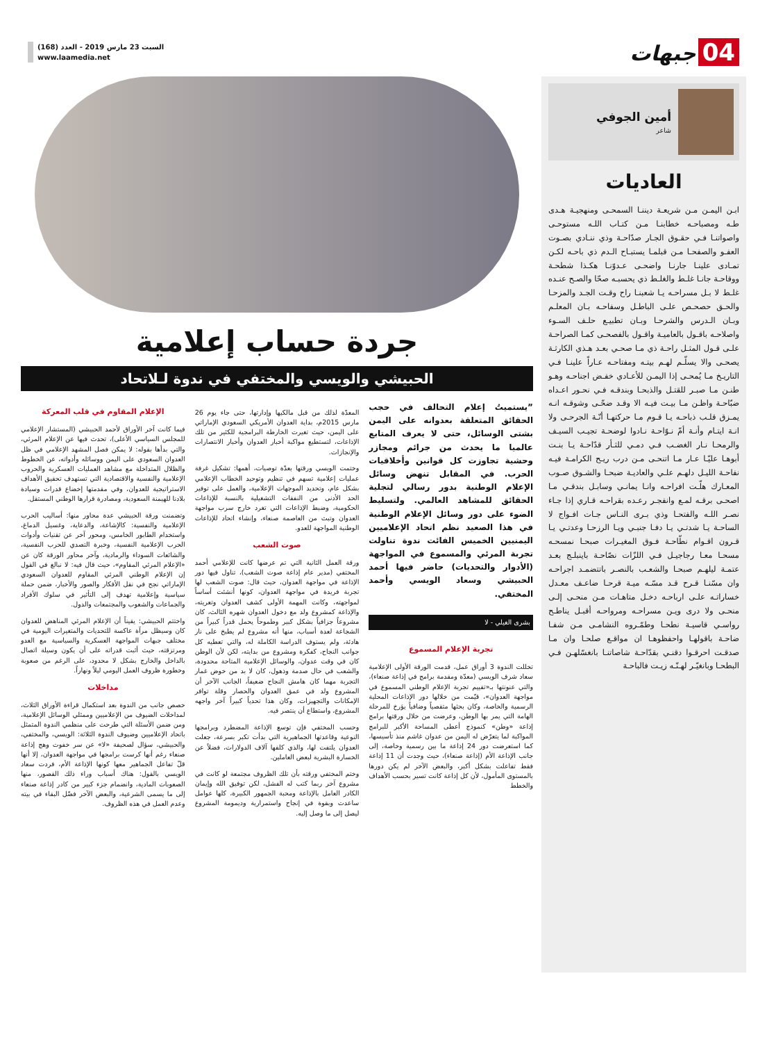04 جبهات
السبت 23 مارس 2019 - العدد (168)
www.laamedia.net
أمين الجوفي
شاعر
العاديات
ابـن اليمـن مـن شريعـة ديننـا السمحـى ومنهجيـة هـدى طـه ومصباحـه خطابنـا مـن كتـاب اللـه مستوحـى واصواتنـا فـي حقـوق الجـار صدّاحـة وذي ننـادي بصـوت العفـو والصفحـا مـن قبلمـا يستبـاح الـدم ذي باحـه لكـن تمـادى علينـا جارنـا واضحـى عـدوّنـا هكـذا شطحـة ووقاحـة جانـا غلـط والغلـط ذي يحسبـه صحّا والصـح عنـده غلـط لا بـل مسراحـه يـا شعبنـا راح وقـت الجـد والمزحـا والحـق حصحـص علـى الباطـل وسفاحـه بـان المعلـم وبـان الـدرس والشرحـا وبـان تطبيـع حلـف السـوء واصلاحـه باقـول بالعاميـة واقـول بالفصحـى كمـا الصراحـة علـى قـول المثـل راحـة ذي مـا صحـي بعـد هـذي الكارثـة يصحـى والا يسلّـم لهـم بيتـه ومفتاحـه عـاراً علينـا فـي التاريـخ مـا يُمحـى إذا اليمـن للأعـادي خفـض اجناحـه وهـو طنـن مـا صبـر للقتـل والذبحـا وبندقـه فـي نحـور اعـداه ضبّاحـة واظـن مـا بيـت فيـه الا وقـد ضحّـى وشوقـه انـه يمـزق قلـب ذباحـه يـا قـوم مـا حركتهـا أنّـة الجرحـى ولا انـة ايتـام وأنـة أمّ نـوّاحـة نـادوا لوضحـة تجيـب السيـف والرمحـا نـار الغضـب فـي دمـي للثـأر قدّاحـة يـا بنـت أبوهـا عليّـا عـار مـا اتنحـى مـن درب ريـح الكرامـة فيـه نفاحـة الليـل دلهـم علـي والعاديـة ضبحـا والشـوق صـوب المعـارك هلّـت افراحـه وانـا يمانـي وسابـل بندقـي مـا اصحـى برقـه لمـع وانفجـر رعـده بقراحـه قـاري إذا جـاء نصـر اللـه والفتحـا وذي بـرى النـاس جـات افـواج لا الساحـة يـا شدتـي يـا دفـا جنبـي ويـا الرزحـا وعدتـي يـا قـرون اقـوام نطّاحـة فـوق المغيـرات صبحـا نمسحـه مسحـا معـا رجاجيـل فـي اللزّات نصّاحـة باينبلـج بعـد عتمـة ليلهـم صبحـا والشعـب بالنصـر باتتضمـد اجراحـه وان مسّنـا قـرح قـد مسّـه ميـة قرحـا ضاعـف معـدل خساراتـه علـى ارباحـه دخـل متاهـات مـن منحـى إلـى منحـى ولا درى ويـن مسراحـه ومرواحـه أقبـل يناطـح رواسـي قاسيـة نطحـا وطمّـروه النشامـى مـن شفـا ضاحـة باقولهـا واحفظوهـا ان مواقـع صلحـا وان مـا صدقـت احرقـوا دقنـي بقدّاحـة شاصاتنـا بانغسّلهـن فـي البطحـا وبانغيّـر لهـنّـه زيـت فالباحـة
جردة حساب إعلامية
الحبيشي والويسي والمختفي في ندوة لـلاتحاد
”يستميتُ إعلام التحالف في حجب الحقائق المتعلقة بعدوانه على اليمن بشتى الوسائل، حتى لا يعرف المتابع عالميا ما يحدث من جرائم ومجازر وحشية تجاوزت كل قوانين وأخلاقيات الحرب. في المقابل تنهض وسائل الإعلام الوطنية بدور رسالي لتجلية الحقائق للمشاهد العالمي. ولتسليط الضوء على دور وسائل الإعلام الوطنية في هذا الصعيد نظم اتحاد الإعلاميين اليمنيين الخميس الفائت ندوة تناولت تجربة المرئي والمسموع في المواجهة (الأدوار والتحديات) حاضر فيها أحمد الحبيشي وسعاد الويسي وأحمد المختفي.
بشرى الغيلي - لا
تجربة الإعلام المسموع
تخللت الندوة 3 أوراق عمل، قدمت الورقة الأولى الإعلامية سعاد شرف الويسي (معدّة ومقدمة برامج في إذاعة صنعاء)، والتي عنونتها بـ«تقييم تجربة الإعلام الوطني المسموع في مواجهة العدوان»، قيّمت من خلالها دور الإذاعات المحلية الرسمية والخاصة، وكان بحثها متقصياً وضافياً يؤرخ للمرحلة الهامة التي يمر بها الوطن، وعرضت من خلال ورقتها برامج إذاعة «وطن» كنموذج أعطى المساحة الأكبر للبرامج المواكبة لما يتعرّض له اليمن من عدوان غاشم منذ تأسيسها، كما استعرضت دور 24 إذاعة ما بين رسمية وخاصة، إلى جانب الإذاعة الأم (إذاعة صنعاء)، حيث وجدت أن 11 إذاعة فقط تفاعلت بشكل أكبر، والبعض الآخر لم يكن دورها بالمستوى المأمول، لأن كل إذاعة كانت تسير بحسب الأهداف والخطط
المعدّة لذلك من قبل مالكيها وإدارتها، حتى جاء يوم 26 مارس 2015م، بداية العدوان الأمريكي السعودي الإماراتي على اليمن، حيث تغيرت الخارطة البرامجية للكثير من تلك الإذاعات، لتستطيع مواكبة أخبار العدوان وأخبار الانتصارات والإنجازات.
وختمت الويسي ورقتها بعدّة توصيات، أهمها: تشكيل غرفة عمليات إعلامية تسهم في تنظيم وتوحيد الخطاب الإعلامي بشكل عام، وتحديد الموجهات الإعلامية، والعمل على توفير الحد الأدنى من النفقات التشغيلية بالنسبة للإذاعات الحكومية، وضبط الإذاعات التي تغرد خارج سرب مواجهة العدوان وتبث من العاصمة صنعاء، وإنشاء اتحاد للإذاعات الوطنية المواجهة للعدو.
صوت الشعب
ورقة العمل الثانية التي تم عرضها كانت للإعلامي أحمد المختفي (مدير عام إذاعة صوت الشعب)، تناول فيها دور الإذاعة في مواجهة العدوان، حيث قال: صوت الشعب لها تجربة فريدة في مواجهة العدوان، كونها أنشئت أساساً لمواجهته، وكانت المهمة الأولى كشف العدوان وتعريته، والإذاعة كمشروع ولد مع دخول العدوان شهره الثالث، كان مشروعاً جزافياً بشكل كبير وطموحاً يحمل قدراً كبيراً من الشجاعة لعدة أسباب، منها أنه مشروع لم يطبخ على نار هادئة، ولم يستوف الدراسة الكاملة له، والتي تعطيه كل جوانب النجاح، كفكرة ومشروع من بدايته، لكن لأن الوطن كان في وقت عدوان، والوسائل الإعلامية المتاحة محدودة، والشعب في حال صدمة وذهول، كان لا بد من خوض غمار التجربة مهما كان هامش النجاح ضعيفاً، الجانب الآخر أن المشروع ولد في عمق العدوان والحصار وقلة توافر الإمكانات والتجهيزات، وكان هذا تحدياً كبيراً آخر واجهه المشروع، واستطاع أن ينتصر فيه.
وحسب المختفي فإن توسع الإذاعة المضطرد وبرامجها النوعية وقاعدتها الجماهيرية التي بدأت تكبر بسرعة، جعلت العدوان يلتفت لها، والذي كلفها آلاف الدولارات، فضلاً عن الخسارة البشرية لبعض العاملين.
وختم المختفي ورقته بأن تلك الظروف مجتمعة لو كانت في مشروع آخر ربما كتب له الفشل، لكن توفيق الله وإيمان الكادر العامل بالإذاعة ومحبة الجمهور الكبيرة، كلها عوامل ساعدت وبقوة في إنجاح واستمرارية وديمومة المشروع ليصل إلى ما وصل إليه.
الإعلام المقاوم في قلب المعركة
فيما كانت آخر الأوراق لأحمد الحبيشي (المستشار الإعلامي للمجلس السياسي الأعلى)، تحدث فيها عن الإعلام المرئي، والتي بدأها بقوله: لا يمكن فصل المشهد الإعلامي في ظل العدوان السعودي على اليمن ووسائله وأدواته، عن الخطوط والظلال المتداخلة مع مشاهد العمليات العسكرية والحروب الإعلامية والنفسية والاقتصادية التي تستهدف تحقيق الأهداف الاستراتيجية للعدوان، وفي مقدمتها إخضاع قدرات وسيادة بلادنا للهيمنة السعودية، ومصادرة قرارها الوطني المستقل.
وتضمنت ورقة الحبيشي عدة محاور منها: أساليب الحرب الإعلامية والنفسية: كالإشاعة، والدعاية، وغسيل الدماغ، واستخدام الطابور الخامس، ومحور آخر عن تقنيات وأدوات الحرب الإعلامية النفسية، وخبرة التصدي للحرب النفسية، والشائعات السوداء والرمادية، وآخر محاور الورقة كان عن «الإعلام المرئي المقاوم»، حيث قال فيه: لا نبالغ في القول إن الإعلام الوطني المرئي المقاوم للعدوان السعودي الإماراتي نجح في نقل الأفكار والصور والأخبار، ضمن حملة سياسية وإعلامية تهدف إلى التأثير في سلوك الأفراد والجماعات والشعوب والمجتمعات والدول.
واختتم الحبيشي: يقيناً أن الإعلام المرئي المناهض للعدوان كان وسيظل مرآة عاكسة للتحديات والمتغيرات اليومية في مختلف جبهات المواجهة العسكرية والسياسية مع العدو ومرتزقته، حيث أثبت قدراته على أن يكون وسيلة اتصال بالداخل والخارج بشكل لا محدود، على الرغم من صعوبة وخطورة ظروف العمل اليومي ليلاً ونهاراً.
مداخلات
خصص جانب من الندوة بعد استكمال قراءة الأوراق الثلاث، لمداخلات الضيوف من الإعلاميين وممثلي الوسائل الإعلامية، ومن ضمن الأسئلة التي طرحت على منظمي الندوة المتمثل باتحاد الإعلاميين وضيوف الندوة الثلاثة: الويسي، والمختفي، والحبيشي، سؤال لصحيفة «لا» عن سر خفوت وهج إذاعة صنعاء رغم أنها كرست برامجها في مواجهة العدوان، إلا أنها قلّ تفاعل الجماهير معها كونها الإذاعة الأم، فردت سعاد الويسي بالقول: هناك أسباب وراء ذلك القصور، منها الصعوبات المادية، وانضمام جزء كبير من كادر إذاعة صنعاء إلى ما يسمى الشرعية، والبعض الآخر فضّل البقاء في بيته وعدم العمل في هذه الظروف.